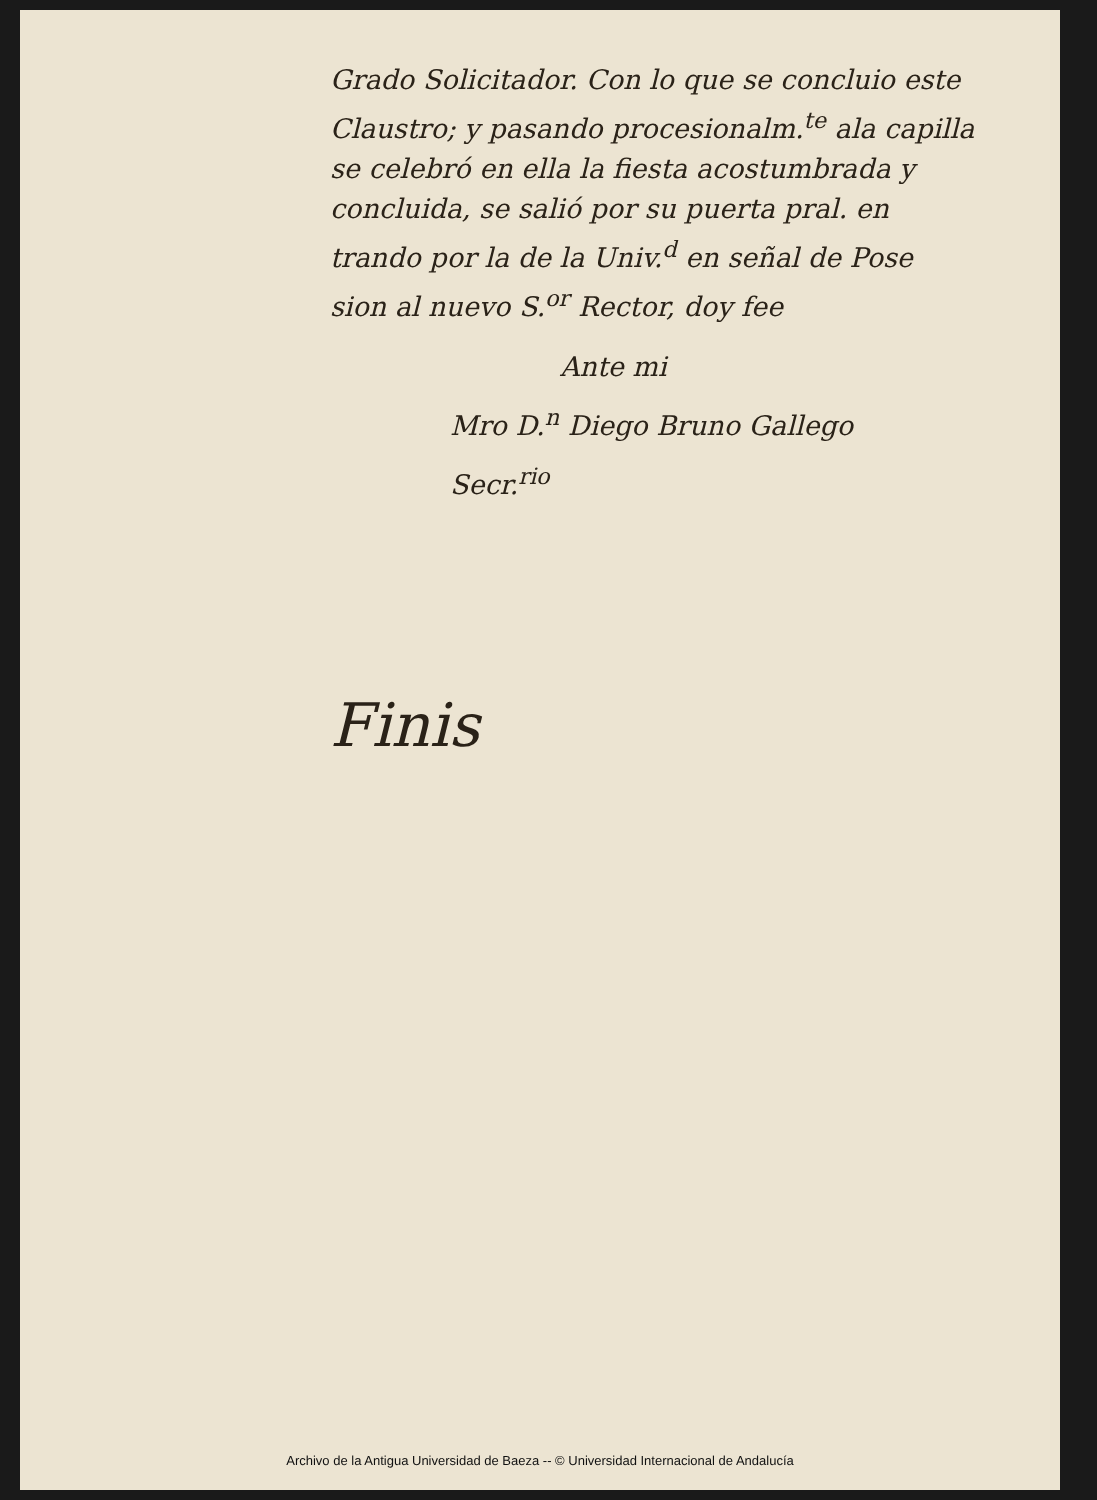Grado Solicitador. Con lo que se concluio este
Claustro; y pasando procesionalm.<sup>te</sup> ala capilla
se celebró en ella la fiesta acostumbrada y
concluida, se salió por su puerta pral. en
trando por la de la Univ.<sup>d</sup> en señal de Pose
sion al nuevo S.<sup>or</sup> Rector, doy fee
Ante mi
Mro D.<sup>n</sup> Diego Bruno Gallego
Secr.<sup>rio</sup>
Finis
Archivo de la Antigua Universidad de Baeza -- © Universidad Internacional de Andalucía